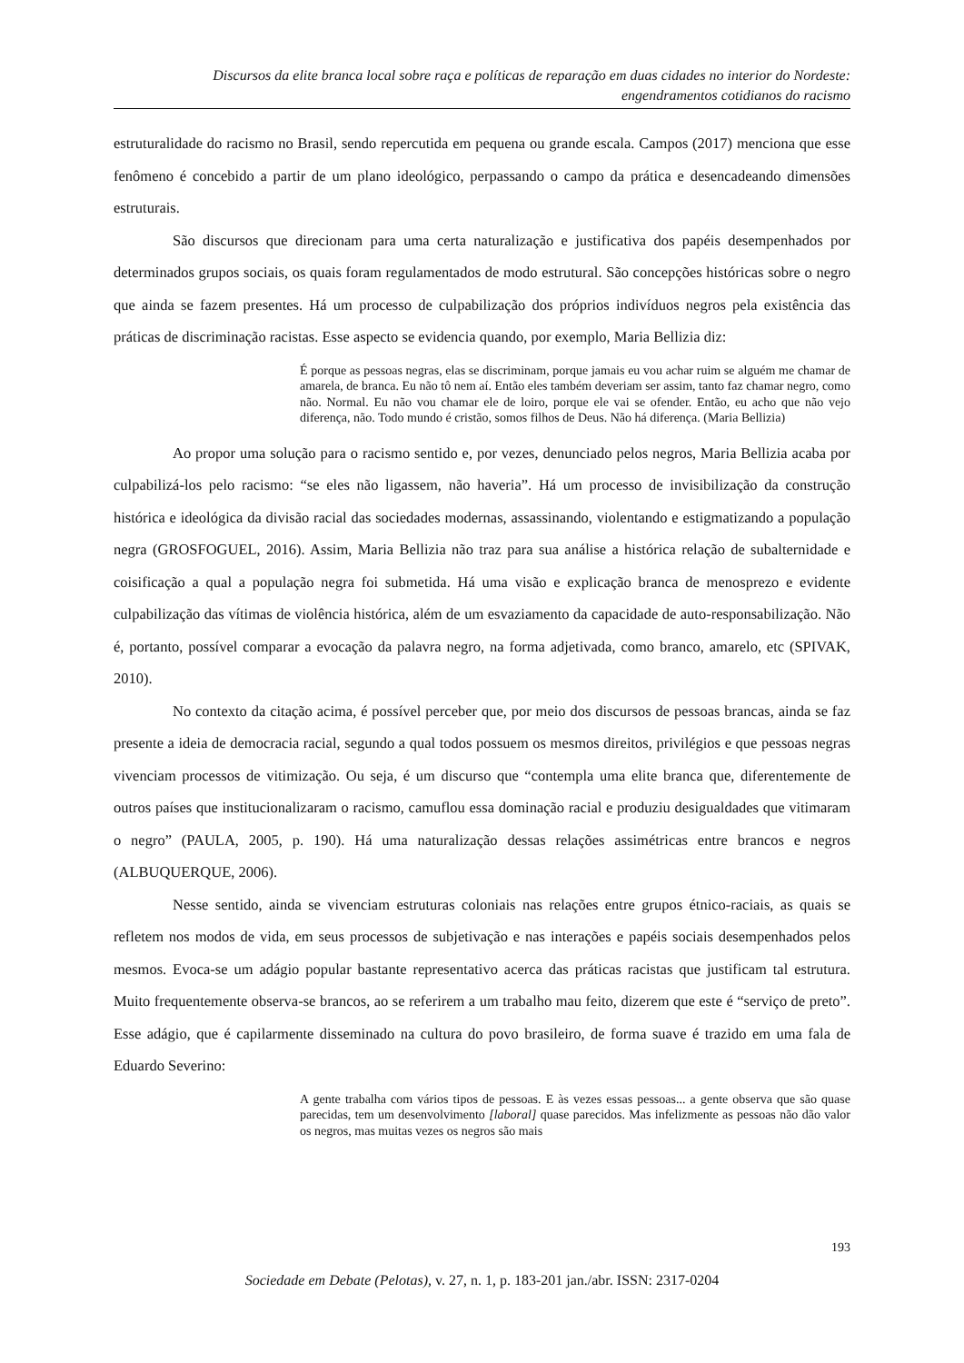Discursos da elite branca local sobre raça e políticas de reparação em duas cidades no interior do Nordeste: engendramentos cotidianos do racismo
estruturalidade do racismo no Brasil, sendo repercutida em pequena ou grande escala. Campos (2017) menciona que esse fenômeno é concebido a partir de um plano ideológico, perpassando o campo da prática e desencadeando dimensões estruturais.
São discursos que direcionam para uma certa naturalização e justificativa dos papéis desempenhados por determinados grupos sociais, os quais foram regulamentados de modo estrutural. São concepções históricas sobre o negro que ainda se fazem presentes. Há um processo de culpabilização dos próprios indivíduos negros pela existência das práticas de discriminação racistas. Esse aspecto se evidencia quando, por exemplo, Maria Bellizia diz:
É porque as pessoas negras, elas se discriminam, porque jamais eu vou achar ruim se alguém me chamar de amarela, de branca. Eu não tô nem aí. Então eles também deveriam ser assim, tanto faz chamar negro, como não. Normal. Eu não vou chamar ele de loiro, porque ele vai se ofender. Então, eu acho que não vejo diferença, não. Todo mundo é cristão, somos filhos de Deus. Não há diferença. (Maria Bellizia)
Ao propor uma solução para o racismo sentido e, por vezes, denunciado pelos negros, Maria Bellizia acaba por culpabilizá-los pelo racismo: “se eles não ligassem, não haveria”. Há um processo de invisibilização da construção histórica e ideológica da divisão racial das sociedades modernas, assassinando, violentando e estigmatizando a população negra (GROSFOGUEL, 2016). Assim, Maria Bellizia não traz para sua análise a histórica relação de subalternidade e coisificação a qual a população negra foi submetida. Há uma visão e explicação branca de menosprezo e evidente culpabilização das vítimas de violência histórica, além de um esvaziamento da capacidade de auto-responsabilização. Não é, portanto, possível comparar a evocação da palavra negro, na forma adjetivada, como branco, amarelo, etc (SPIVAK, 2010).
No contexto da citação acima, é possível perceber que, por meio dos discursos de pessoas brancas, ainda se faz presente a ideia de democracia racial, segundo a qual todos possuem os mesmos direitos, privilégios e que pessoas negras vivenciam processos de vitimização. Ou seja, é um discurso que “contempla uma elite branca que, diferentemente de outros países que institucionalizaram o racismo, camuflou essa dominação racial e produziu desigualdades que vitimaram o negro” (PAULA, 2005, p. 190). Há uma naturalização dessas relações assimétricas entre brancos e negros (ALBUQUERQUE, 2006).
Nesse sentido, ainda se vivenciam estruturas coloniais nas relações entre grupos étnico-raciais, as quais se refletem nos modos de vida, em seus processos de subjetivação e nas interações e papéis sociais desempenhados pelos mesmos. Evoca-se um adágio popular bastante representativo acerca das práticas racistas que justificam tal estrutura. Muito frequentemente observa-se brancos, ao se referirem a um trabalho mau feito, dizerem que este é “serviço de preto”. Esse adágio, que é capilarmente disseminado na cultura do povo brasileiro, de forma suave é trazido em uma fala de Eduardo Severino:
A gente trabalha com vários tipos de pessoas. E às vezes essas pessoas... a gente observa que são quase parecidas, tem um desenvolvimento [laboral] quase parecidos. Mas infelizmente as pessoas não dão valor os negros, mas muitas vezes os negros são mais
193
Sociedade em Debate (Pelotas), v. 27, n. 1, p. 183-201 jan./abr. ISSN: 2317-0204